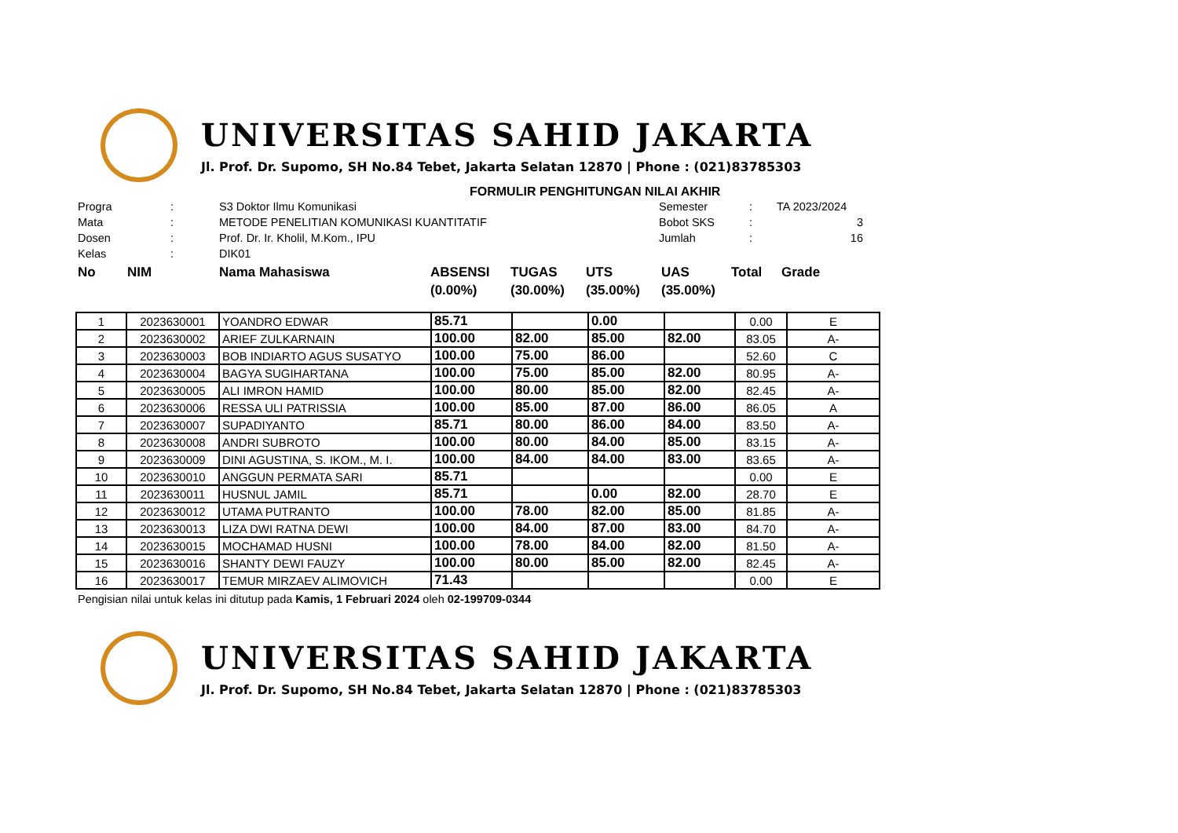UNIVERSITAS SAHID JAKARTA
Jl. Prof. Dr. Supomo, SH No.84 Tebet, Jakarta Selatan 12870 | Phone : (021)83785303
FORMULIR PENGHITUNGAN NILAI AKHIR
| Progra | : | S3 Doktor Ilmu Komunikasi | Semester | : | TA 2023/2024 |
| Mata | : | METODE PENELITIAN KOMUNIKASI KUANTITATIF | Bobot SKS | : | 3 |
| Dosen | : | Prof. Dr. Ir. Kholil, M.Kom., IPU | Jumlah | : | 16 |
| Kelas | : | DIK01 | | | |
| No | NIM | Nama Mahasiswa | ABSENSI (0.00%) | TUGAS (30.00%) | UTS (35.00%) | UAS (35.00%) | Total | Grade |
| 1 | 2023630001 | YOANDRO EDWAR | 85.71 | | 0.00 | | 0.00 | E |
| 2 | 2023630002 | ARIEF ZULKARNAIN | 100.00 | 82.00 | 85.00 | 82.00 | 83.05 | A- |
| 3 | 2023630003 | BOB INDIARTO AGUS SUSATYO | 100.00 | 75.00 | 86.00 | | 52.60 | C |
| 4 | 2023630004 | BAGYA SUGIHARTANA | 100.00 | 75.00 | 85.00 | 82.00 | 80.95 | A- |
| 5 | 2023630005 | ALI IMRON HAMID | 100.00 | 80.00 | 85.00 | 82.00 | 82.45 | A- |
| 6 | 2023630006 | RESSA ULI PATRISSIA | 100.00 | 85.00 | 87.00 | 86.00 | 86.05 | A |
| 7 | 2023630007 | SUPADIYANTO | 85.71 | 80.00 | 86.00 | 84.00 | 83.50 | A- |
| 8 | 2023630008 | ANDRI SUBROTO | 100.00 | 80.00 | 84.00 | 85.00 | 83.15 | A- |
| 9 | 2023630009 | DINI AGUSTINA, S. IKOM., M. I. | 100.00 | 84.00 | 84.00 | 83.00 | 83.65 | A- |
| 10 | 2023630010 | ANGGUN PERMATA SARI | 85.71 | | | | 0.00 | E |
| 11 | 2023630011 | HUSNUL JAMIL | 85.71 | | 0.00 | 82.00 | 28.70 | E |
| 12 | 2023630012 | UTAMA PUTRANTO | 100.00 | 78.00 | 82.00 | 85.00 | 81.85 | A- |
| 13 | 2023630013 | LIZA DWI RATNA DEWI | 100.00 | 84.00 | 87.00 | 83.00 | 84.70 | A- |
| 14 | 2023630015 | MOCHAMAD HUSNI | 100.00 | 78.00 | 84.00 | 82.00 | 81.50 | A- |
| 15 | 2023630016 | SHANTY DEWI FAUZY | 100.00 | 80.00 | 85.00 | 82.00 | 82.45 | A- |
| 16 | 2023630017 | TEMUR MIRZAEV ALIMOVICH | 71.43 | | | | 0.00 | E |
Pengisian nilai untuk kelas ini ditutup pada Kamis, 1 Februari 2024 oleh 02-199709-0344
UNIVERSITAS SAHID JAKARTA
Jl. Prof. Dr. Supomo, SH No.84 Tebet, Jakarta Selatan 12870 | Phone : (021)83785303